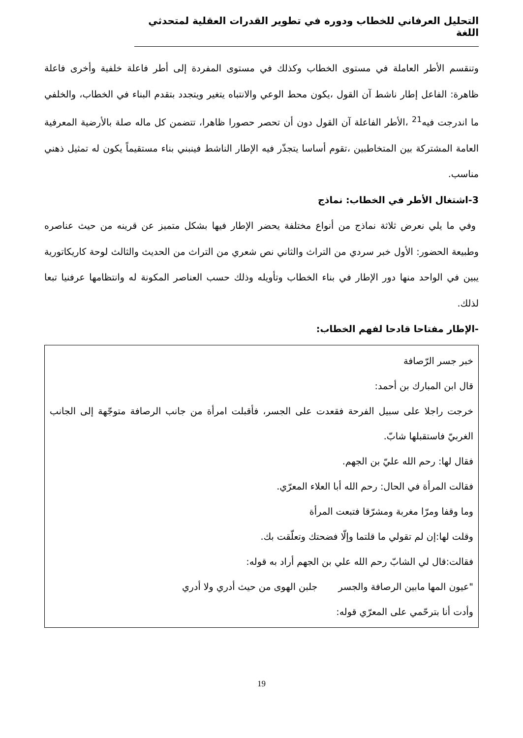التحليل العرفاني للخطاب ودوره في تطوير القدرات العقلية لمتحدثي اللغة
وتنقسم الأطر العاملة في مستوى الخطاب وكذلك في مستوى المفردة إلى أطر فاعلة خلفية وأخرى فاعلة ظاهرة: الفاعل إطار ناشط آن القول ،يكون محط الوعي والانتباه يتغير ويتجدد بتقدم البناء في الخطاب، والخلفي ما اندرجت فيه<sup>21</sup> ،الأطر الفاعلة آن القول دون أن تحصر حصورا ظاهرا، تتضمن كل ماله صلة بالأرضية المعرفية العامة المشتركة بين المتخاطبين ،تقوم أساسا يتجذّر فيه الإطار الناشط فينبني بناء مستقيماً يكون له تمثيل ذهني مناسب.
3-اشتغال الأطر في الخطاب: نماذج
وفي ما يلي نعرض ثلاثة نماذج من أنواع مختلفة يحضر الإطار فيها بشكل متميز عن قرينه من حيث عناصره وطبيعة الحضور: الأول خبر سردي من التراث والثاني نص شعري من التراث من الحديث والثالث لوحة كاريكاتورية يبين في الواحد منها دور الإطار في بناء الخطاب وتأويله وذلك حسب العناصر المكونة له وانتظامها عرفنيا تبعا لذلك.
-الإطار مفتاحا قادحا لفهم الخطاب:
خبر جسر الرّصافة
قال ابن المبارك بن أحمد:
خرجت راجلا على سبيل الفرحة فقعدت على الجسر، فأقبلت امرأة من جانب الرصافة متوجّهة إلى الجانب الغربيّ فاستقبلها شابّ.
فقال لها: رحم الله عليّ بن الجهم.
فقالت المرأة في الحال: رحم الله أبا العلاء المعرّي.
وما وقفا ومرّا مغربة ومشرّقا فتبعت المرأة
وقلت لها:إن لم تقولي ما قلتما وإلّا فضحتك وتعلّقت بك.
فقالت:قال لي الشابّ رحم الله علي بن الجهم أراد به قوله:
"عيون المها مابين الرصافة والجسر جلبن الهوى من حيث أدري ولا أدري
وأدت أنا بترحّمي على المعرّي قوله:
19